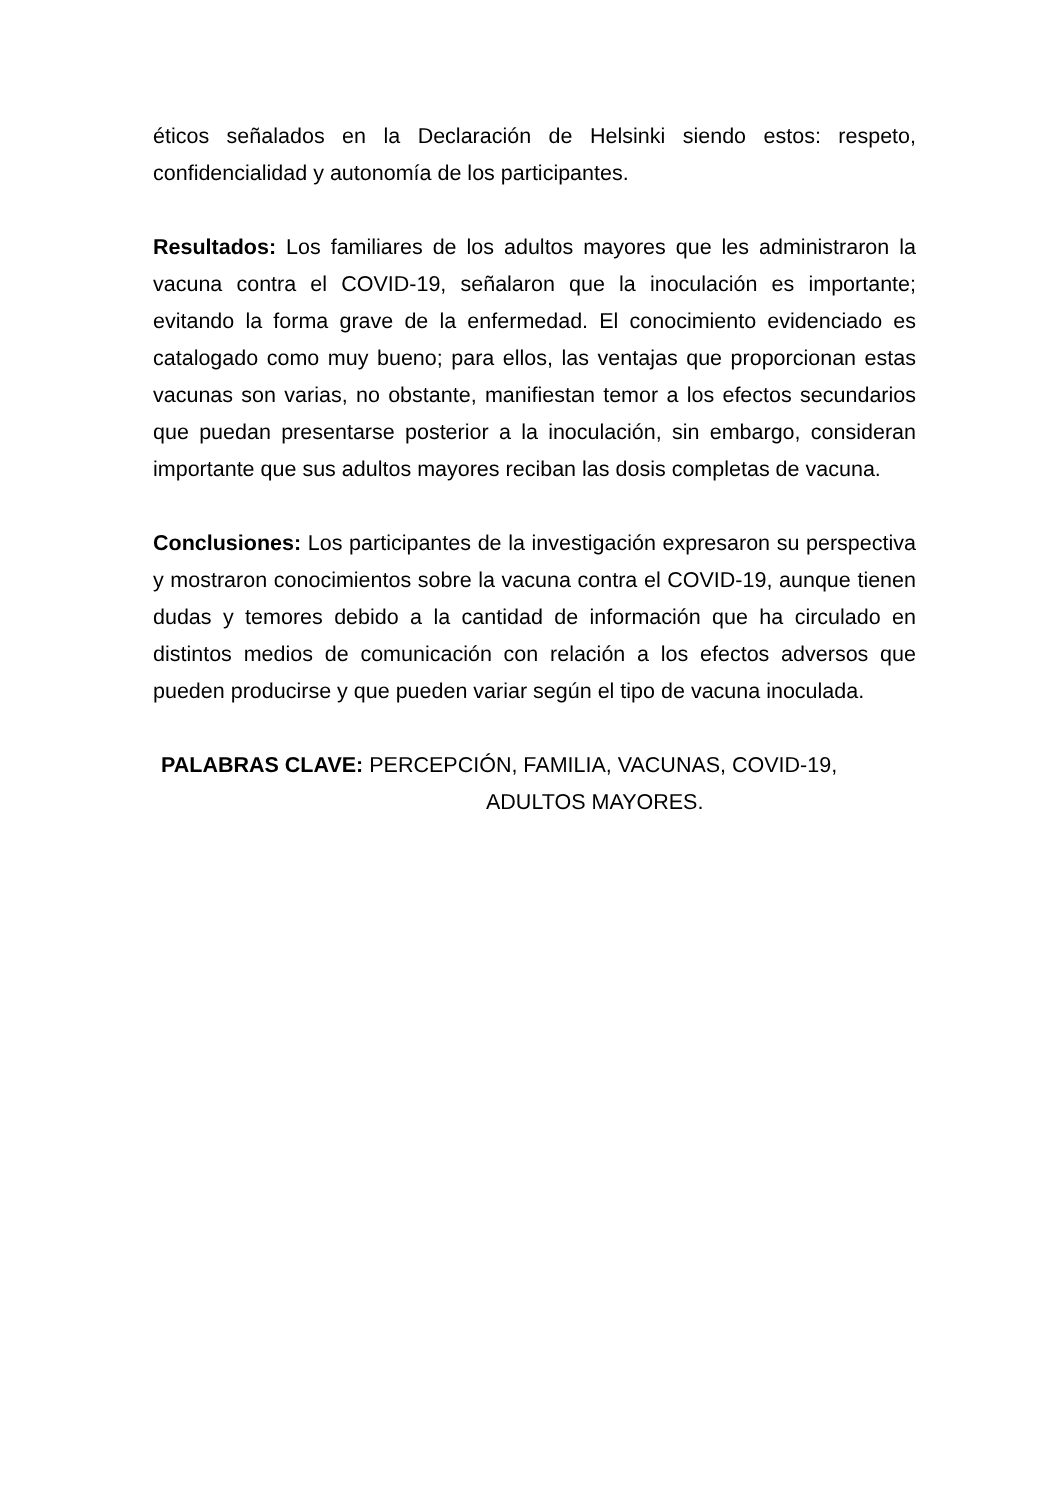éticos señalados en la Declaración de Helsinki siendo estos: respeto, confidencialidad y autonomía de los participantes.
Resultados: Los familiares de los adultos mayores que les administraron la vacuna contra el COVID-19, señalaron que la inoculación es importante; evitando la forma grave de la enfermedad. El conocimiento evidenciado es catalogado como muy bueno; para ellos, las ventajas que proporcionan estas vacunas son varias, no obstante, manifiestan temor a los efectos secundarios que puedan presentarse posterior a la inoculación, sin embargo, consideran importante que sus adultos mayores reciban las dosis completas de vacuna.
Conclusiones: Los participantes de la investigación expresaron su perspectiva y mostraron conocimientos sobre la vacuna contra el COVID-19, aunque tienen dudas y temores debido a la cantidad de información que ha circulado en distintos medios de comunicación con relación a los efectos adversos que pueden producirse y que pueden variar según el tipo de vacuna inoculada.
PALABRAS CLAVE: PERCEPCIÓN, FAMILIA, VACUNAS, COVID-19,
ADULTOS MAYORES.